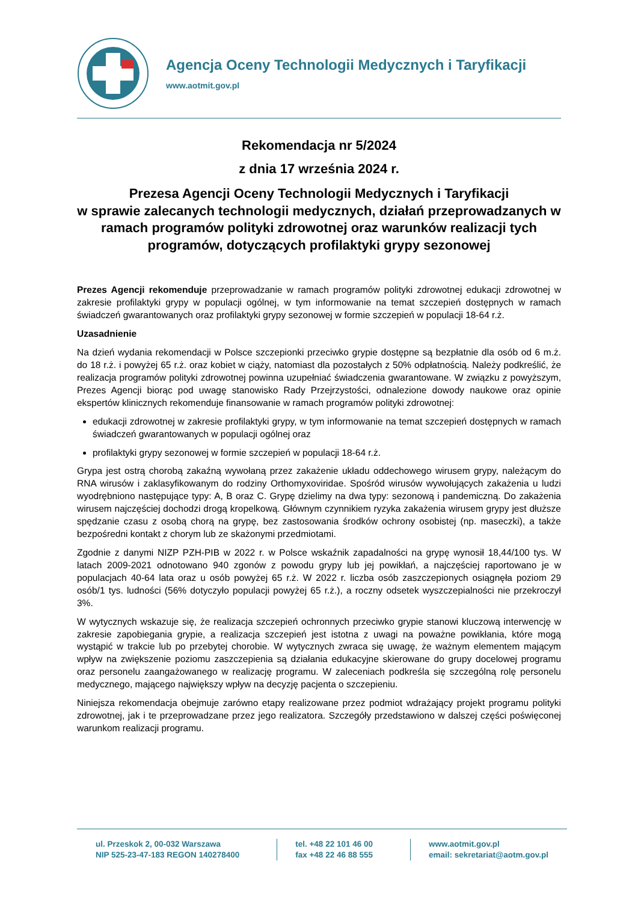Agencja Oceny Technologii Medycznych i Taryfikacji
www.aotmit.gov.pl
Rekomendacja nr 5/2024
z dnia 17 września 2024 r.
Prezesa Agencji Oceny Technologii Medycznych i Taryfikacji
w sprawie zalecanych technologii medycznych, działań przeprowadzanych w ramach programów polityki zdrowotnej oraz warunków realizacji tych programów, dotyczących profilaktyki grypy sezonowej
Prezes Agencji rekomenduje przeprowadzanie w ramach programów polityki zdrowotnej edukacji zdrowotnej w zakresie profilaktyki grypy w populacji ogólnej, w tym informowanie na temat szczepień dostępnych w ramach świadczeń gwarantowanych oraz profilaktyki grypy sezonowej w formie szczepień w populacji 18-64 r.ż.
Uzasadnienie
Na dzień wydania rekomendacji w Polsce szczepionki przeciwko grypie dostępne są bezpłatnie dla osób od 6 m.ż. do 18 r.ż. i powyżej 65 r.ż. oraz kobiet w ciąży, natomiast dla pozostałych z 50% odpłatnością. Należy podkreślić, że realizacja programów polityki zdrowotnej powinna uzupełniać świadczenia gwarantowane. W związku z powyższym, Prezes Agencji biorąc pod uwagę stanowisko Rady Przejrzystości, odnalezione dowody naukowe oraz opinie ekspertów klinicznych rekomenduje finansowanie w ramach programów polityki zdrowotnej:
edukacji zdrowotnej w zakresie profilaktyki grypy, w tym informowanie na temat szczepień dostępnych w ramach świadczeń gwarantowanych w populacji ogólnej oraz
profilaktyki grypy sezonowej w formie szczepień w populacji 18-64 r.ż.
Grypa jest ostrą chorobą zakaźną wywołaną przez zakażenie układu oddechowego wirusem grypy, należącym do RNA wirusów i zaklasyfikowanym do rodziny Orthomyxoviridae. Spośród wirusów wywołujących zakażenia u ludzi wyodrębniono następujące typy: A, B oraz C. Grypę dzielimy na dwa typy: sezonową i pandemiczną. Do zakażenia wirusem najczęściej dochodzi drogą kropelkową. Głównym czynnikiem ryzyka zakażenia wirusem grypy jest dłuższe spędzanie czasu z osobą chorą na grypę, bez zastosowania środków ochrony osobistej (np. maseczki), a także bezpośredni kontakt z chorym lub ze skażonymi przedmiotami.
Zgodnie z danymi NIZP PZH-PIB w 2022 r. w Polsce wskaźnik zapadalności na grypę wynosił 18,44/100 tys. W latach 2009-2021 odnotowano 940 zgonów z powodu grypy lub jej powikłań, a najczęściej raportowano je w populacjach 40-64 lata oraz u osób powyżej 65 r.ż. W 2022 r. liczba osób zaszczepionych osiągnęła poziom 29 osób/1 tys. ludności (56% dotyczyło populacji powyżej 65 r.ż.), a roczny odsetek wyszczepialności nie przekroczył 3%.
W wytycznych wskazuje się, że realizacja szczepień ochronnych przeciwko grypie stanowi kluczową interwencję w zakresie zapobiegania grypie, a realizacja szczepień jest istotna z uwagi na poważne powikłania, które mogą wystąpić w trakcie lub po przebytej chorobie. W wytycznych zwraca się uwagę, że ważnym elementem mającym wpływ na zwiększenie poziomu zaszczepienia są działania edukacyjne skierowane do grupy docelowej programu oraz personelu zaangażowanego w realizację programu. W zaleceniach podkreśla się szczególną rolę personelu medycznego, mającego największy wpływ na decyzję pacjenta o szczepieniu.
Niniejsza rekomendacja obejmuje zarówno etapy realizowane przez podmiot wdrażający projekt programu polityki zdrowotnej, jak i te przeprowadzane przez jego realizatora. Szczegóły przedstawiono w dalszej części poświęconej warunkom realizacji programu.
ul. Przeskok 2, 00-032 Warszawa
NIP 525-23-47-183 REGON 140278400
tel. +48 22 101 46 00
fax +48 22 46 88 555
www.aotmit.gov.pl
email: sekretariat@aotm.gov.pl